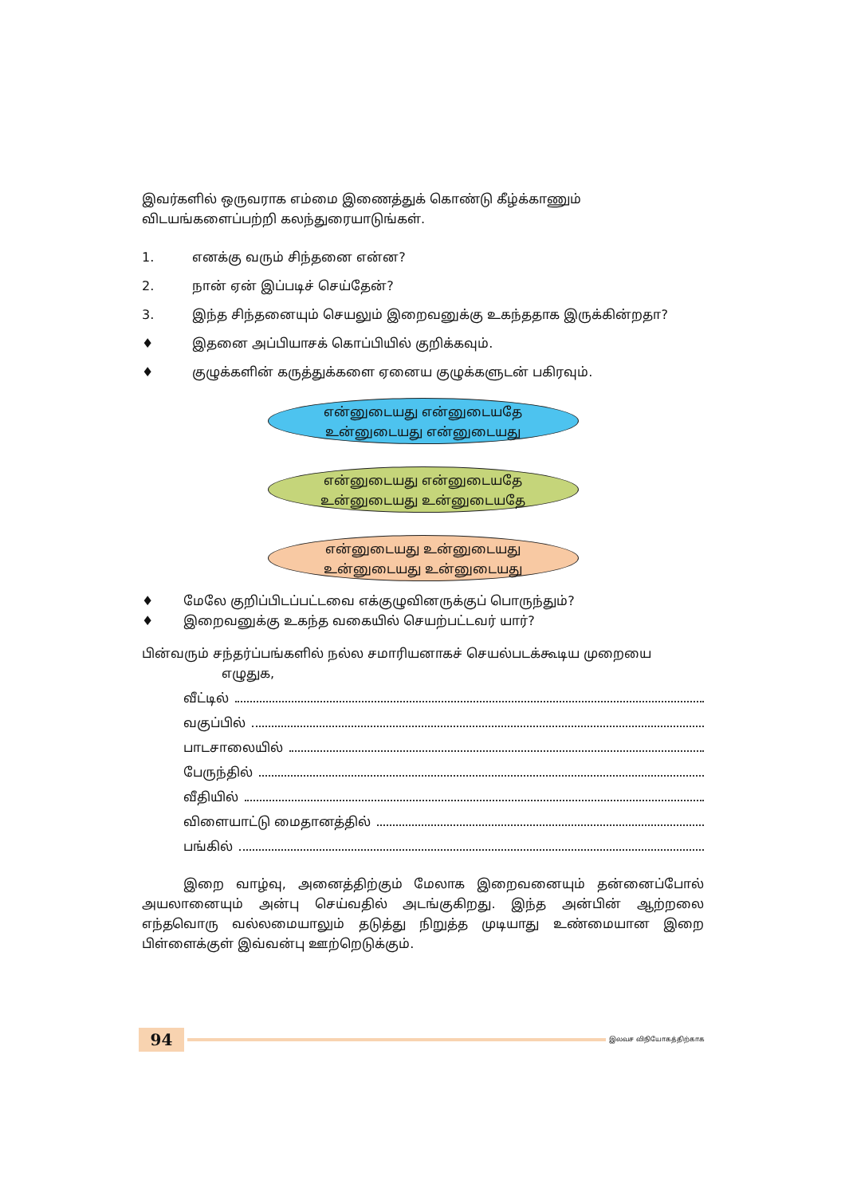இவர்களில் ஒருவராக எம்மை இணைத்துக் கொண்டு கீழ்க்காணும் விடயங்களைப்பற்றி கலந்துரையாடுங்கள்.
1. எனக்கு வரும் சிந்தனை என்ன?
2. நான் ஏன் இப்படிச் செய்தேன்?
3. இந்த சிந்தனையும் செயலும் இறைவனுக்கு உகந்ததாக இருக்கின்றதா?
♦ இதனை அப்பியாசக் கொப்பியில் குறிக்கவும்.
♦ குழுக்களின் கருத்துக்களை ஏனைய குழுக்களுடன் பகிரவும்.
என்னுடையது என்னுடையதே
உன்னுடையது என்னுடையது
என்னுடையது என்னுடையதே
உன்னுடையது உன்னுடையதே
என்னுடையது உன்னுடையது
உன்னுடையது உன்னுடையது
♦ மேலே குறிப்பிடப்பட்டவை எக்குழுவினருக்குப் பொருந்தும்?
♦ இறைவனுக்கு உகந்த வகையில் செயற்பட்டவர் யார்?
பின்வரும் சந்தர்ப்பங்களில் நல்ல சமாரியனாகச் செயல்படக்கூடிய முறையை
எழுதுக,
வீட்டில்
வகுப்பில்
பாடசாலையில்
பேருந்தில்
வீதியில்
விளையாட்டு மைதானத்தில்
பங்கில்
இறை வாழ்வு, அனைத்திற்கும் மேலாக இறைவனையும் தன்னைப்போல் அயலானையும் அன்பு செய்வதில் அடங்குகிறது. இந்த அன்பின் ஆற்றலை எந்தவொரு வல்லமையாலும் தடுத்து நிறுத்த முடியாது உண்மையான இறை பிள்ளைக்குள் இவ்வன்பு ஊற்றெடுக்கும்.
94
இலவச விநியோகத்திற்காக